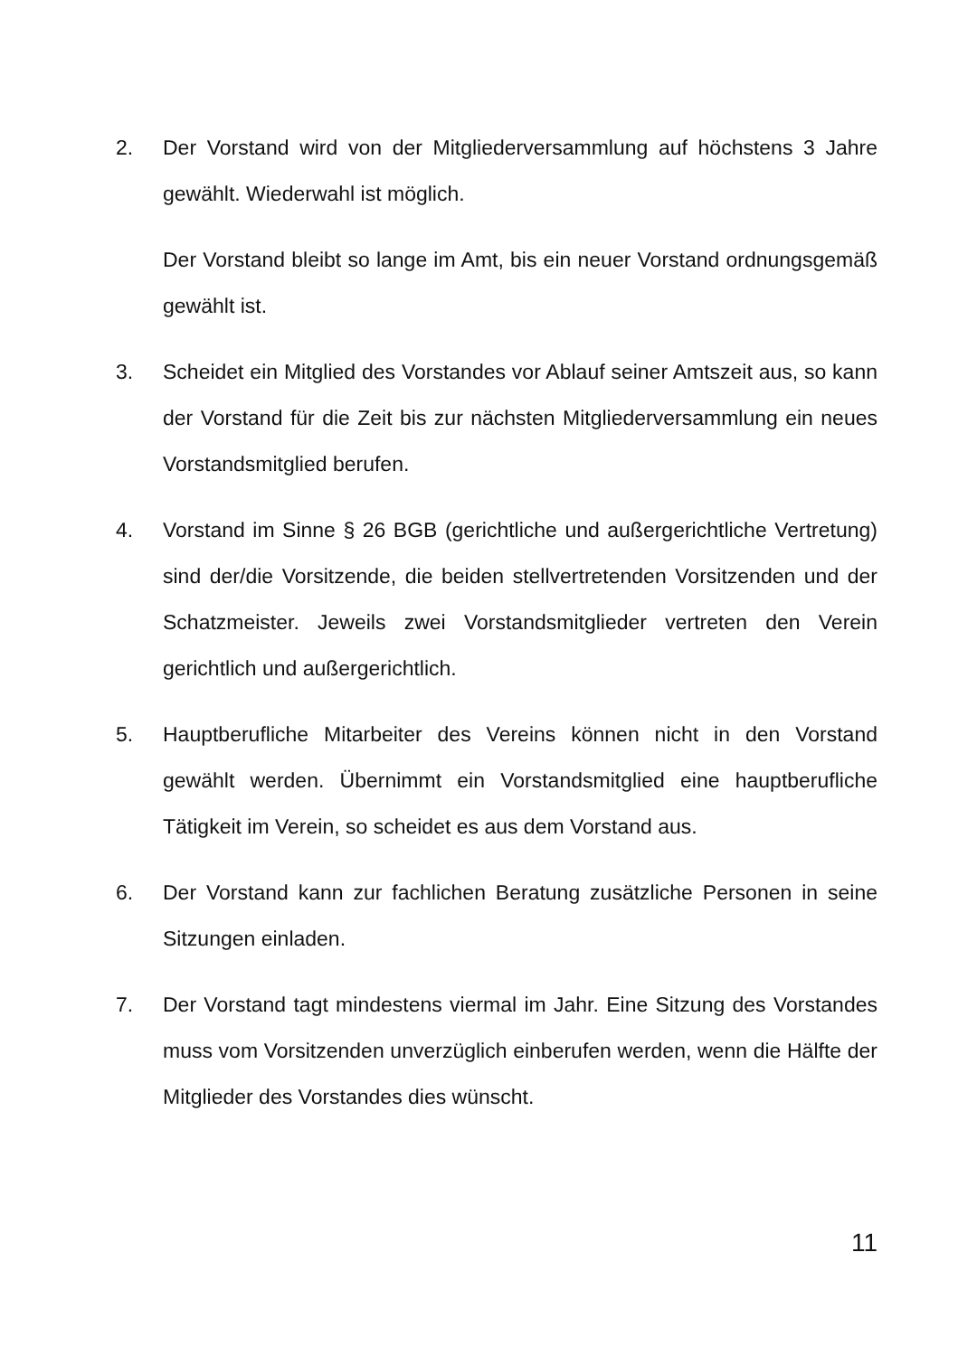2. Der Vorstand wird von der Mitgliederversammlung auf höchstens 3 Jahre gewählt. Wiederwahl ist möglich.
Der Vorstand bleibt so lange im Amt, bis ein neuer Vorstand ordnungsgemäß gewählt ist.
3. Scheidet ein Mitglied des Vorstandes vor Ablauf seiner Amtszeit aus, so kann der Vorstand für die Zeit bis zur nächsten Mitgliederversammlung ein neues Vorstandsmitglied berufen.
4. Vorstand im Sinne § 26 BGB (gerichtliche und außergerichtliche Vertretung) sind der/die Vorsitzende, die beiden stellvertretenden Vorsitzenden und der Schatzmeister. Jeweils zwei Vorstandsmitglieder vertreten den Verein gerichtlich und außergerichtlich.
5. Hauptberufliche Mitarbeiter des Vereins können nicht in den Vorstand gewählt werden. Übernimmt ein Vorstandsmitglied eine hauptberufliche Tätigkeit im Verein, so scheidet es aus dem Vorstand aus.
6. Der Vorstand kann zur fachlichen Beratung zusätzliche Personen in seine Sitzungen einladen.
7. Der Vorstand tagt mindestens viermal im Jahr. Eine Sitzung des Vorstandes muss vom Vorsitzenden unverzüglich einberufen werden, wenn die Hälfte der Mitglieder des Vorstandes dies wünscht.
11